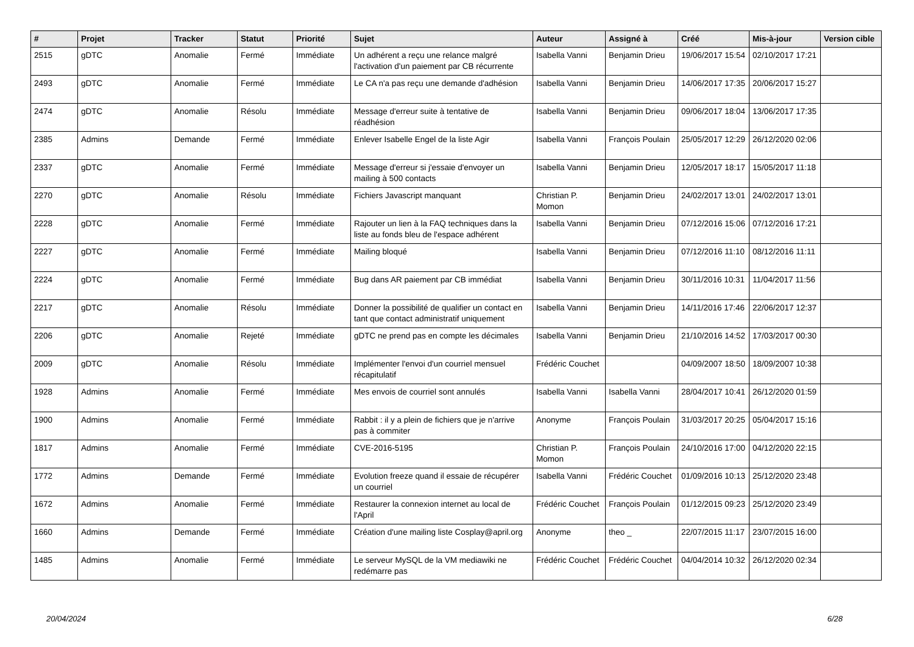| # | Projet | Tracker | Statut | Priorité | Sujet | Auteur | Assigné à | Créé | Mis-à-jour | Version cible |
| --- | --- | --- | --- | --- | --- | --- | --- | --- | --- | --- |
| 2515 | gDTC | Anomalie | Fermé | Immédiate | Un adhérent a reçu une relance malgré l'activation d'un paiement par CB récurrente | Isabella Vanni | Benjamin Drieu | 19/06/2017 15:54 | 02/10/2017 17:21 | |
| 2493 | gDTC | Anomalie | Fermé | Immédiate | Le CA n'a pas reçu une demande d'adhésion | Isabella Vanni | Benjamin Drieu | 14/06/2017 17:35 | 20/06/2017 15:27 | |
| 2474 | gDTC | Anomalie | Résolu | Immédiate | Message d'erreur suite à tentative de réadhésion | Isabella Vanni | Benjamin Drieu | 09/06/2017 18:04 | 13/06/2017 17:35 | |
| 2385 | Admins | Demande | Fermé | Immédiate | Enlever Isabelle Engel de la liste Agir | Isabella Vanni | François Poulain | 25/05/2017 12:29 | 26/12/2020 02:06 | |
| 2337 | gDTC | Anomalie | Fermé | Immédiate | Message d'erreur si j'essaie d'envoyer un mailing à 500 contacts | Isabella Vanni | Benjamin Drieu | 12/05/2017 18:17 | 15/05/2017 11:18 | |
| 2270 | gDTC | Anomalie | Résolu | Immédiate | Fichiers Javascript manquant | Christian P. Momon | Benjamin Drieu | 24/02/2017 13:01 | 24/02/2017 13:01 | |
| 2228 | gDTC | Anomalie | Fermé | Immédiate | Rajouter un lien à la FAQ techniques dans la liste au fonds bleu de l'espace adhérent | Isabella Vanni | Benjamin Drieu | 07/12/2016 15:06 | 07/12/2016 17:21 | |
| 2227 | gDTC | Anomalie | Fermé | Immédiate | Mailing bloqué | Isabella Vanni | Benjamin Drieu | 07/12/2016 11:10 | 08/12/2016 11:11 | |
| 2224 | gDTC | Anomalie | Fermé | Immédiate | Bug dans AR paiement par CB immédiat | Isabella Vanni | Benjamin Drieu | 30/11/2016 10:31 | 11/04/2017 11:56 | |
| 2217 | gDTC | Anomalie | Résolu | Immédiate | Donner la possibilité de qualifier un contact en tant que contact administratif uniquement | Isabella Vanni | Benjamin Drieu | 14/11/2016 17:46 | 22/06/2017 12:37 | |
| 2206 | gDTC | Anomalie | Rejeté | Immédiate | gDTC ne prend pas en compte les décimales | Isabella Vanni | Benjamin Drieu | 21/10/2016 14:52 | 17/03/2017 00:30 | |
| 2009 | gDTC | Anomalie | Résolu | Immédiate | Implémenter l'envoi d'un courriel mensuel récapitulatif | Frédéric Couchet | | 04/09/2007 18:50 | 18/09/2007 10:38 | |
| 1928 | Admins | Anomalie | Fermé | Immédiate | Mes envois de courriel sont annulés | Isabella Vanni | Isabella Vanni | 28/04/2017 10:41 | 26/12/2020 01:59 | |
| 1900 | Admins | Anomalie | Fermé | Immédiate | Rabbit : il y a plein de fichiers que je n'arrive pas à commiter | Anonyme | François Poulain | 31/03/2017 20:25 | 05/04/2017 15:16 | |
| 1817 | Admins | Anomalie | Fermé | Immédiate | CVE-2016-5195 | Christian P. Momon | François Poulain | 24/10/2016 17:00 | 04/12/2020 22:15 | |
| 1772 | Admins | Demande | Fermé | Immédiate | Evolution freeze quand il essaie de récupérer un courriel | Isabella Vanni | Frédéric Couchet | 01/09/2016 10:13 | 25/12/2020 23:48 | |
| 1672 | Admins | Anomalie | Fermé | Immédiate | Restaurer la connexion internet au local de l'April | Frédéric Couchet | François Poulain | 01/12/2015 09:23 | 25/12/2020 23:49 | |
| 1660 | Admins | Demande | Fermé | Immédiate | Création d'une mailing liste Cosplay@april.org | Anonyme | theo _ | 22/07/2015 11:17 | 23/07/2015 16:00 | |
| 1485 | Admins | Anomalie | Fermé | Immédiate | Le serveur MySQL de la VM mediawiki ne redémarre pas | Frédéric Couchet | Frédéric Couchet | 04/04/2014 10:32 | 26/12/2020 02:34 | |
20/04/2024 6/28